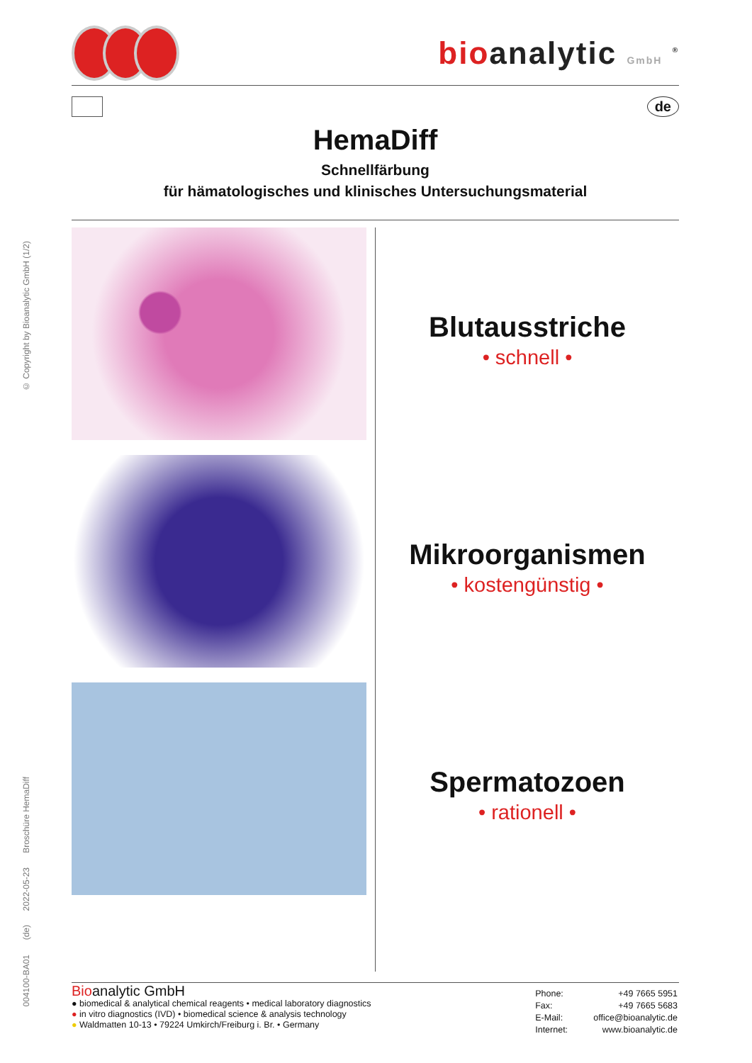© Copyright by Bioanalytic GmbH (1/2)
Broschüre HemaDiff
2022-05-23
(de)
004100-BA01
bioanalytic GmbH <sup>®</sup>
de
HemaDiff
Schnellfärbung
für hämatologisches und klinisches Untersuchungsmaterial
Blutausstriche
• schnell •
Mikroorganismen
• kostengünstig •
Spermatozoen
• rationell •
Bioanalytic GmbH
● biomedical & analytical chemical reagents • medical laboratory diagnostics
● in vitro diagnostics (IVD) • biomedical science & analysis technology
● Waldmatten 10-13 • 79224 Umkirch/Freiburg i. Br. • Germany
| Phone: | +49 7665 5951 |
| Fax: | +49 7665 5683 |
| E-Mail: | office@bioanalytic.de |
| Internet: | www.bioanalytic.de |